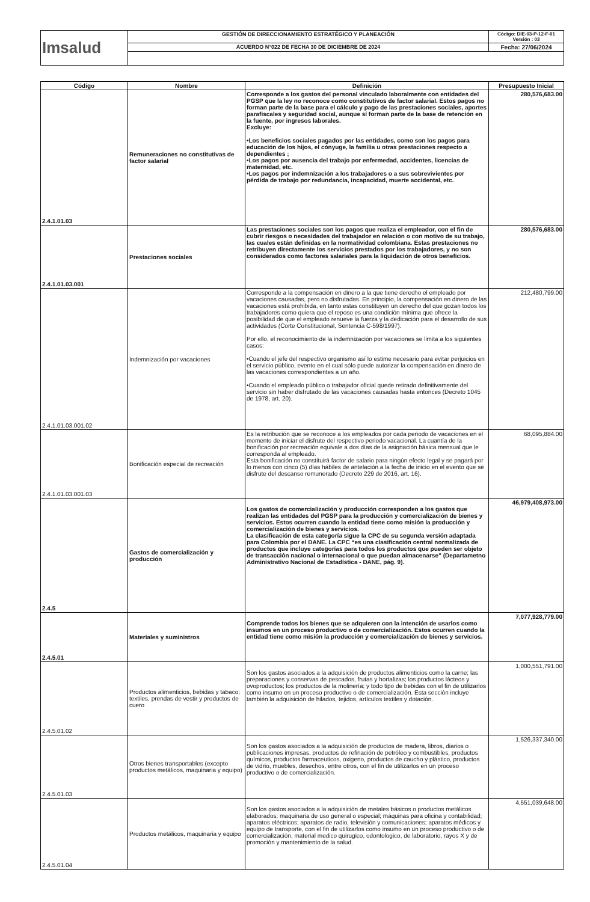| Imsalud | GESTIÓN DE DIRECCIONAMIENTO ESTRATÉGICO Y PLANEACIÓN | Código: DIE-03-P-12-F-01 Versión : 03 |
| | ACUERDO N°022 DE FECHA 30 DE DICIEMBRE DE 2024 | Fecha: 27/06/2024 |
| Código | Nombre | Definición | Presupuesto Inicial |
| --- | --- | --- | --- |
| 2.4.1.01.03 | Remuneraciones no constitutivas de factor salarial | Corresponde a los gastos del personal vinculado laboralmente con entidades del PGSP que la ley no reconoce como constitutivos de factor salarial. Estos pagos no forman parte de la base para el cálculo y pago de las prestaciones sociales, aportes parafiscales y seguridad social, aunque sí forman parte de la base de retención en la fuente, por ingresos laborales. Excluye: •Los beneficios sociales pagados por las entidades, como son los pagos para educación de los hijos, el cónyuge, la familia u otras prestaciones respecto a dependientes ; •Los pagos por ausencia del trabajo por enfermedad, accidentes, licencias de maternidad, etc. •Los pagos por indemnización a los trabajadores o a sus sobrevivientes por pérdida de trabajo por redundancia, incapacidad, muerte accidental, etc. | 280,576,683.00 |
| 2.4.1.01.03.001 | Prestaciones sociales | Las prestaciones sociales son los pagos que realiza el empleador, con el fin de cubrir riesgos o necesidades del trabajador en relación o con motivo de su trabajo, las cuales están definidas en la normatividad colombiana. Estas prestaciones no retribuyen directamente los servicios prestados por los trabajadores, y no son considerados como factores salariales para la liquidación de otros beneficios. | 280,576,683.00 |
| 2.4.1.01.03.001.02 | Indemnización por vacaciones | Corresponde a la compensación en dinero a la que tiene derecho el empleado por vacaciones causadas, pero no disfrutadas. En principio, la compensación en dinero de las vacaciones está prohibida, en tanto estas constituyen un derecho del que gozan todos los trabajadores como quiera que el reposo es una condición mínima que ofrece la posibilidad de que el empleado renueve la fuerza y la dedicación para el desarrollo de sus actividades (Corte Constitucional, Sentencia C-598/1997). Por ello, el reconocimiento de la indemnización por vacaciones se limita a los siguientes casos: •Cuando el jefe del respectivo organismo así lo estime necesario para evitar perjuicios en el servicio público, evento en el cual sólo puede autorizar la compensación en dinero de las vacaciones correspondientes a un año. •Cuando el empleado público o trabajador oficial quede retirado definitivamente del servicio sin haber disfrutado de las vacaciones causadas hasta entonces (Decreto 1045 de 1978, art. 20). | 212,480,799.00 |
| 2.4.1.01.03.001.03 | Bonificación especial de recreación | Es la retribución que se reconoce a los empleados por cada periodo de vacaciones en el momento de iniciar el disfrute del respectivo periodo vacacional. La cuantía de la bonificación por recreación equivale a dos días de la asignación básica mensual que le corresponda al empleado. Esta bonificación no constituirá factor de salario para ningún efecto legal y se pagará por lo menos con cinco (5) días hábiles de antelación a la fecha de inicio en el evento que se disfrute del descanso remunerado (Decreto 229 de 2016, art. 16). | 68,095,884.00 |
| 2.4.5 | Gastos de comercialización y producción | Los gastos de comercialización y producción corresponden a los gastos que realizan las entidades del PGSP para la producción y comercialización de bienes y servicios. Estos ocurren cuando la entidad tiene como misión la producción y comercialización de bienes y servicios. La clasificación de esta categoría sigue la CPC de su segunda versión adaptada para Colombia por el DANE. La CPC “es una clasificación central normalizada de productos que incluye categorías para todos los productos que pueden ser objeto de transacción nacional o internacional o que puedan almacenarse” (Departametno Administrativo Nacional de Estadística - DANE, pág. 9). | 46,979,408,973.00 |
| 2.4.5.01 | Materiales y suministros | Comprende todos los bienes que se adquieren con la intención de usarlos como insumos en un proceso productivo o de comercialización. Estos ocurren cuando la entidad tiene como misión la producción y comercialización de bienes y servicios. | 7,077,928,779.00 |
| 2.4.5.01.02 | Productos alimenticios, bebidas y tabaco; textiles, prendas de vestir y productos de cuero | Son los gastos asociados a la adquisición de productos alimenticios como la carne; las preparaciones y conservas de pescados, frutas y hortalizas; los productos lácteos y ovoproductos; los productos de la molinería; y todo tipo de bebidas con el fin de utilizarlos como insumo en un proceso productivo o de comercialización. Esta sección incluye también la adquisición de hilados, tejidos, artículos textiles y dotación. | 1,000,551,791.00 |
| 2.4.5.01.03 | Otros bienes transportables (excepto productos metálicos, maquinaria y equipo) | Son los gastos asociados a la adquisición de productos de madera, libros, diarios o publicaciones impresas, productos de refinación de petróleo y combustibles, productos químicos, productos farmaceuticos, oxigeno, productos de caucho y plástico, productos de vidrio, muebles, desechos, entre otros, con el fin de utilizarlos en un proceso productivo o de comercialización. | 1,526,337,340.00 |
| 2.4.5.01.04 | Productos metálicos, maquinaria y equipo | Son los gastos asociados a la adquisición de metales básicos o productos metálicos elaborados; maquinaria de uso general o especial; máquinas para oficina y contabilidad; aparatos eléctricos; aparatos de radio, televisión y comunicaciones; aparatos médicos y equipo de transporte, con el fin de utilizarlos como insumo en un proceso productivo o de comercialización, material medico quirugico, odontologico, de laboratorio, rayos X y de promoción y mantenimiento de la salud. | 4,551,039,648.00 |